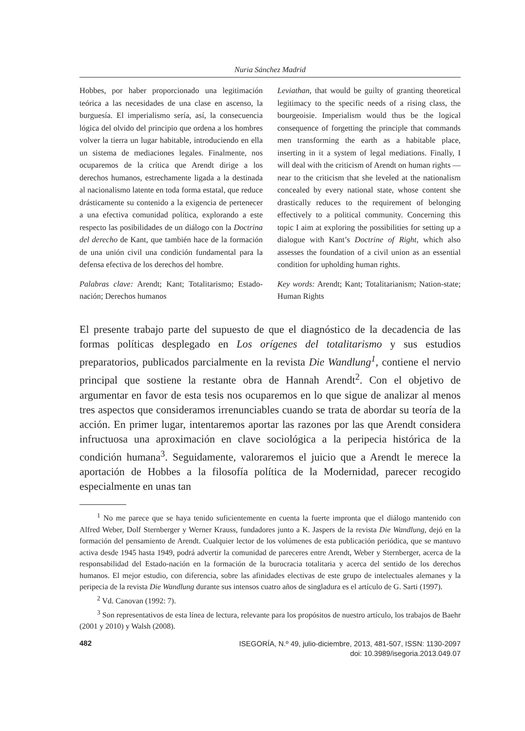Nuria Sánchez Madrid
Hobbes, por haber proporcionado una legitimación teórica a las necesidades de una clase en ascenso, la burguesía. El imperialismo sería, así, la consecuencia lógica del olvido del principio que ordena a los hombres volver la tierra un lugar habitable, introduciendo en ella un sistema de mediaciones legales. Finalmente, nos ocuparemos de la crítica que Arendt dirige a los derechos humanos, estrechamente ligada a la destinada al nacionalismo latente en toda forma estatal, que reduce drásticamente su contenido a la exigencia de pertenecer a una efectiva comunidad política, explorando a este respecto las posibilidades de un diálogo con la Doctrina del derecho de Kant, que también hace de la formación de una unión civil una condición fundamental para la defensa efectiva de los derechos del hombre.
Palabras clave: Arendt; Kant; Totalitarismo; Estado-nación; Derechos humanos
Leviathan, that would be guilty of granting theoretical legitimacy to the specific needs of a rising class, the bourgeoisie. Imperialism would thus be the logical consequence of forgetting the principle that commands men transforming the earth as a habitable place, inserting in it a system of legal mediations. Finally, I will deal with the criticism of Arendt on human rights —near to the criticism that she leveled at the nationalism concealed by every national state, whose content she drastically reduces to the requirement of belonging effectively to a political community. Concerning this topic I aim at exploring the possibilities for setting up a dialogue with Kant’s Doctrine of Right, which also assesses the foundation of a civil union as an essential condition for upholding human rights.
Key words: Arendt; Kant; Totalitarianism; Nation-state; Human Rights
El presente trabajo parte del supuesto de que el diagnóstico de la decadencia de las formas políticas desplegado en Los orígenes del totalitarismo y sus estudios preparatorios, publicados parcialmente en la revista Die Wandlung<sup>1</sup>, contiene el nervio principal que sostiene la restante obra de Hannah Arendt<sup>2</sup>. Con el objetivo de argumentar en favor de esta tesis nos ocuparemos en lo que sigue de analizar al menos tres aspectos que consideramos irrenunciables cuando se trata de abordar su teoría de la acción. En primer lugar, intentaremos aportar las razones por las que Arendt considera infructuosa una aproximación en clave sociológica a la peripecia histórica de la condición humana<sup>3</sup>. Seguidamente, valoraremos el juicio que a Arendt le merece la aportación de Hobbes a la filosofía política de la Modernidad, parecer recogido especialmente en unas tan
<sup>1</sup> No me parece que se haya tenido suficientemente en cuenta la fuerte impronta que el diálogo mantenido con Alfred Weber, Dolf Sternberger y Werner Krauss, fundadores junto a K. Jaspers de la revista Die Wandlung, dejó en la formación del pensamiento de Arendt. Cualquier lector de los volúmenes de esta publicación periódica, que se mantuvo activa desde 1945 hasta 1949, podrá advertir la comunidad de pareceres entre Arendt, Weber y Sternberger, acerca de la responsabilidad del Estado-nación en la formación de la burocracia totalitaria y acerca del sentido de los derechos humanos. El mejor estudio, con diferencia, sobre las afinidades electivas de este grupo de intelectuales alemanes y la peripecia de la revista Die Wandlung durante sus intensos cuatro años de singladura es el artículo de G. Sarti (1997).
<sup>2</sup> Vd. Canovan (1992: 7).
<sup>3</sup> Son representativos de esta línea de lectura, relevante para los propósitos de nuestro artículo, los trabajos de Baehr (2001 y 2010) y Walsh (2008).
482
ISEGORÍA, N.º 49, julio-diciembre, 2013, 481-507, ISSN: 1130-2097
doi: 10.3989/isegoria.2013.049.07